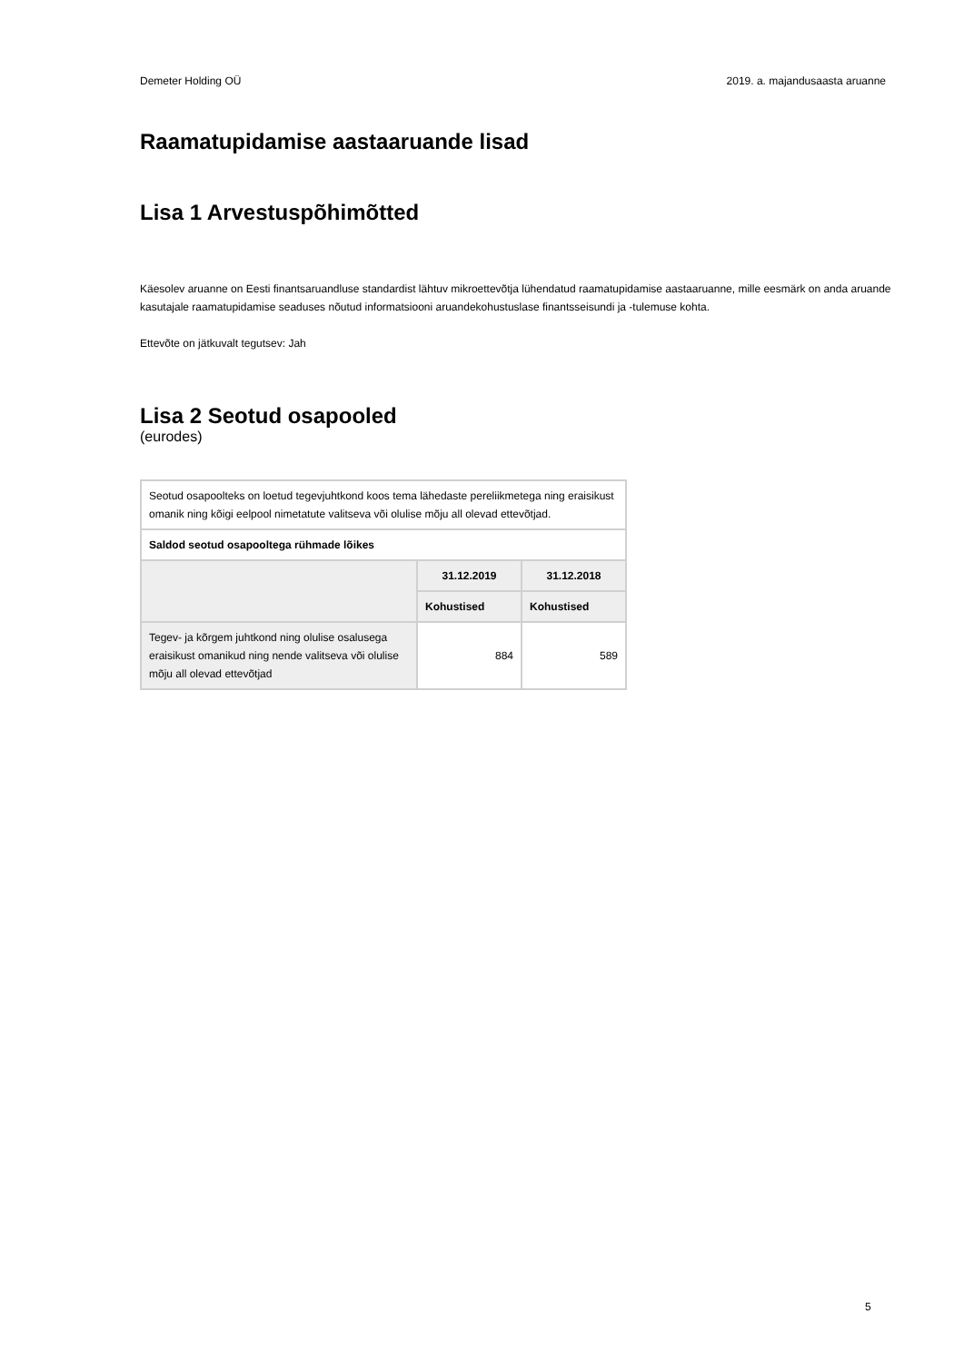Demeter Holding OÜ 2019. a. majandusaasta aruanne
Raamatupidamise aastaaruande lisad
Lisa 1 Arvestuspõhimõtted
Käesolev aruanne on Eesti finantsaruandluse standardist lähtuv mikroettevõtja lühendatud raamatupidamise aastaaruanne, mille eesmärk on anda aruande kasutajale raamatupidamise seaduses nõutud informatsiooni aruandekohustuslase finantsseisundi ja -tulemuse kohta.
Ettevõte on jätkuvalt tegutsev: Jah
Lisa 2 Seotud osapooled
(eurodes)
| Seotud osapoolteks on loetud tegevjuhtkond koos tema lähedaste pereliikmetega ning eraisikust omanik ning kõigi eelpool nimetatute valitseva või olulise mõju all olevad ettevõtjad. | | |
| Saldod seotud osapooltega rühmade lõikes | | |
| | 31.12.2019 | 31.12.2018 |
| | Kohustised | Kohustised |
| Tegev- ja kõrgem juhtkond ning olulise osalusega eraisikust omanikud ning nende valitseva või olulise mõju all olevad ettevõtjad | 884 | 589 |
5